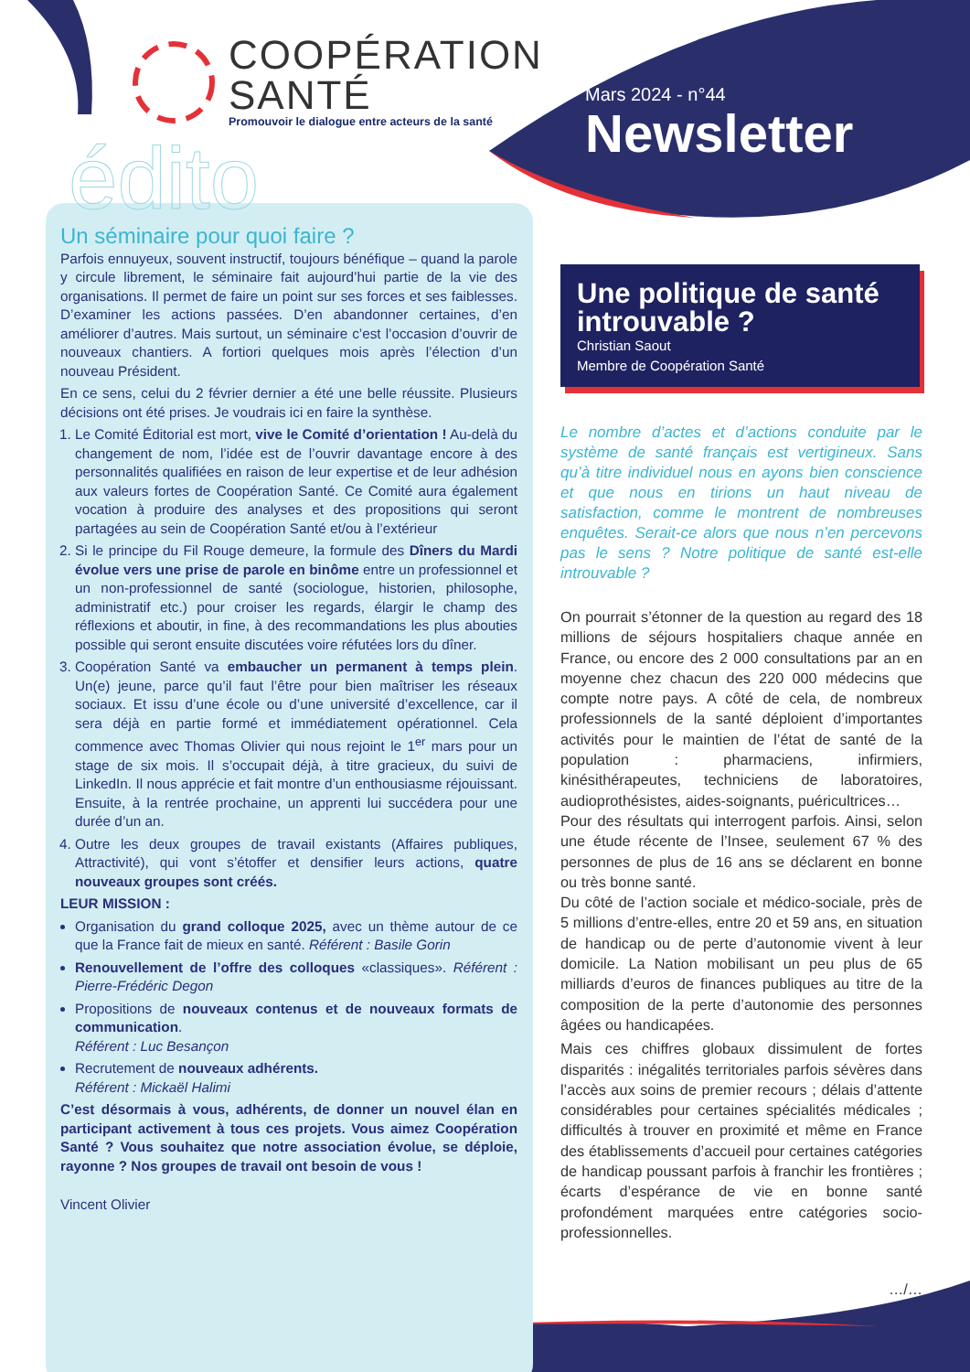COOPÉRATION
SANTÉ
Promouvoir le dialogue entre acteurs de la santé
Mars 2024 - n°44
Newsletter
édito
Un séminaire pour quoi faire ?
Parfois ennuyeux, souvent instructif, toujours bénéfique – quand la parole y circule librement, le séminaire fait aujourd’hui partie de la vie des organisations. Il permet de faire un point sur ses forces et ses faiblesses. D’examiner les actions passées. D’en abandonner certaines, d’en améliorer d’autres. Mais surtout, un séminaire c’est l’occasion d’ouvrir de nouveaux chantiers. A fortiori quelques mois après l’élection d’un nouveau Président.
En ce sens, celui du 2 février dernier a été une belle réussite. Plusieurs décisions ont été prises. Je voudrais ici en faire la synthèse.
1. Le Comité Éditorial est mort, vive le Comité d’orientation ! Au-delà du changement de nom, l’idée est de l’ouvrir davantage encore à des personnalités qualifiées en raison de leur expertise et de leur adhésion aux valeurs fortes de Coopération Santé. Ce Comité aura également vocation à produire des analyses et des propositions qui seront partagées au sein de Coopération Santé et/ou à l’extérieur
2. Si le principe du Fil Rouge demeure, la formule des Dîners du Mardi évolue vers une prise de parole en binôme entre un professionnel et un non-professionnel de santé (sociologue, historien, philosophe, administratif etc.) pour croiser les regards, élargir le champ des réflexions et aboutir, in fine, à des recommandations les plus abouties possible qui seront ensuite discutées voire réfutées lors du dîner.
3. Coopération Santé va embaucher un permanent à temps plein. Un(e) jeune, parce qu’il faut l’être pour bien maîtriser les réseaux sociaux. Et issu d’une école ou d’une université d’excellence, car il sera déjà en partie formé et immédiatement opérationnel. Cela commence avec Thomas Olivier qui nous rejoint le 1<sup>er</sup> mars pour un stage de six mois. Il s’occupait déjà, à titre gracieux, du suivi de LinkedIn. Il nous apprécie et fait montre d’un enthousiasme réjouissant. Ensuite, à la rentrée prochaine, un apprenti lui succédera pour une durée d’un an.
4. Outre les deux groupes de travail existants (Affaires publiques, Attractivité), qui vont s’étoffer et densifier leurs actions, quatre nouveaux groupes sont créés.
LEUR MISSION :
Organisation du grand colloque 2025, avec un thème autour de ce que la France fait de mieux en santé. Référent : Basile Gorin
Renouvellement de l’offre des colloques «classiques». Référent : Pierre-Frédéric Degon
Propositions de nouveaux contenus et de nouveaux formats de communication.
Référent : Luc Besançon
Recrutement de nouveaux adhérents.
Référent : Mickaël Halimi
C’est désormais à vous, adhérents, de donner un nouvel élan en participant activement à tous ces projets. Vous aimez Coopération Santé ? Vous souhaitez que notre association évolue, se déploie, rayonne ? Nos groupes de travail ont besoin de vous !
Vincent Olivier
Une politique de santé introuvable ?
Christian Saout
Membre de Coopération Santé
Le nombre d’actes et d’actions conduite par le système de santé français est vertigineux. Sans qu’à titre individuel nous en ayons bien conscience et que nous en tirions un haut niveau de satisfaction, comme le montrent de nombreuses enquêtes. Serait-ce alors que nous n’en percevons pas le sens ? Notre politique de santé est-elle introuvable ?
On pourrait s’étonner de la question au regard des 18 millions de séjours hospitaliers chaque année en France, ou encore des 2 000 consultations par an en moyenne chez chacun des 220 000 médecins que compte notre pays. A côté de cela, de nombreux professionnels de la santé déploient d’importantes activités pour le maintien de l’état de santé de la population : pharmaciens, infirmiers, kinésithérapeutes, techniciens de laboratoires, audioprothésistes, aides-soignants, puéricultrices…
Pour des résultats qui interrogent parfois. Ainsi, selon une étude récente de l’Insee, seulement 67 % des personnes de plus de 16 ans se déclarent en bonne ou très bonne santé.
Du côté de l’action sociale et médico-sociale, près de 5 millions d’entre-elles, entre 20 et 59 ans, en situation de handicap ou de perte d’autonomie vivent à leur domicile. La Nation mobilisant un peu plus de 65 milliards d’euros de finances publiques au titre de la composition de la perte d’autonomie des personnes âgées ou handicapées.
Mais ces chiffres globaux dissimulent de fortes disparités : inégalités territoriales parfois sévères dans l’accès aux soins de premier recours ; délais d’attente considérables pour certaines spécialités médicales ; difficultés à trouver en proximité et même en France des établissements d’accueil pour certaines catégories de handicap poussant parfois à franchir les frontières ; écarts d’espérance de vie en bonne santé profondément marquées entre catégories socio-professionnelles.
…/…